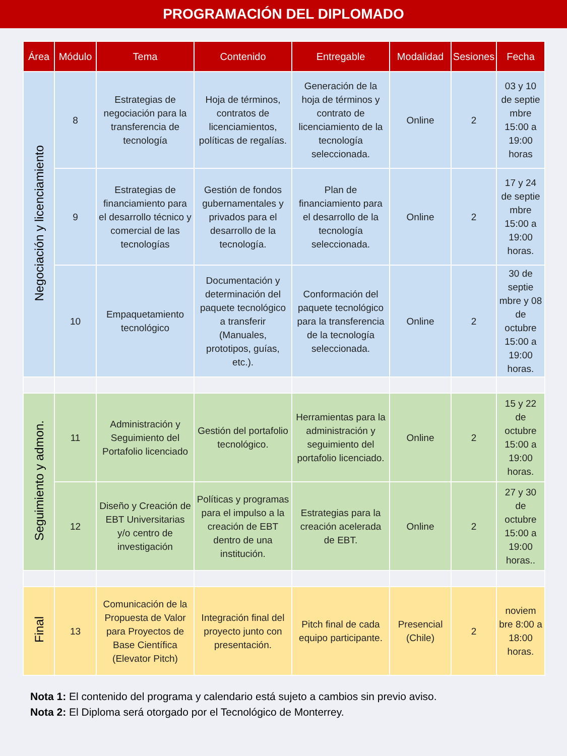PROGRAMACIÓN DEL DIPLOMADO
| Área | Módulo | Tema | Contenido | Entregable | Modalidad | Sesiones | Fecha |
| --- | --- | --- | --- | --- | --- | --- | --- |
| Negociación y licenciamiento | 8 | Estrategias de negociación para la transferencia de tecnología | Hoja de términos, contratos de licenciamientos, políticas de regalías. | Generación de la hoja de términos y contrato de licenciamiento de la tecnología seleccionada. | Online | 2 | 03 y 10 de septie mbre 15:00 a 19:00 horas |
| | 9 | Estrategias de financiamiento para el desarrollo técnico y comercial de las tecnologías | Gestión de fondos gubernamentales y privados para el desarrollo de la tecnología. | Plan de financiamiento para el desarrollo de la tecnología seleccionada. | Online | 2 | 17 y 24 de septie mbre 15:00 a 19:00 horas. |
| | 10 | Empaquetamiento tecnológico | Documentación y determinación del paquete tecnológico a transferir (Manuales, prototipos, guías, etc.). | Conformación del paquete tecnológico para la transferencia de la tecnología seleccionada. | Online | 2 | 30 de septie mbre y 08 de octubre 15:00 a 19:00 horas. |
| Seguimiento y admon. | 11 | Administración y Seguimiento del Portafolio licenciado | Gestión del portafolio tecnológico. | Herramientas para la administración y seguimiento del portafolio licenciado. | Online | 2 | 15 y 22 de octubre 15:00 a 19:00 horas. |
| | 12 | Diseño y Creación de EBT Universitarias y/o centro de investigación | Políticas y programas para el impulso a la creación de EBT dentro de una institución. | Estrategias para la creación acelerada de EBT. | Online | 2 | 27 y 30 de octubre 15:00 a 19:00 horas.. |
| Final | 13 | Comunicación de la Propuesta de Valor para Proyectos de Base Científica (Elevator Pitch) | Integración final del proyecto junto con presentación. | Pitch final de cada equipo participante. | Presencial (Chile) | 2 | noviem bre 8:00 a 18:00 horas. |
Nota 1: El contenido del programa y calendario está sujeto a cambios sin previo aviso.
Nota 2: El Diploma será otorgado por el Tecnológico de Monterrey.